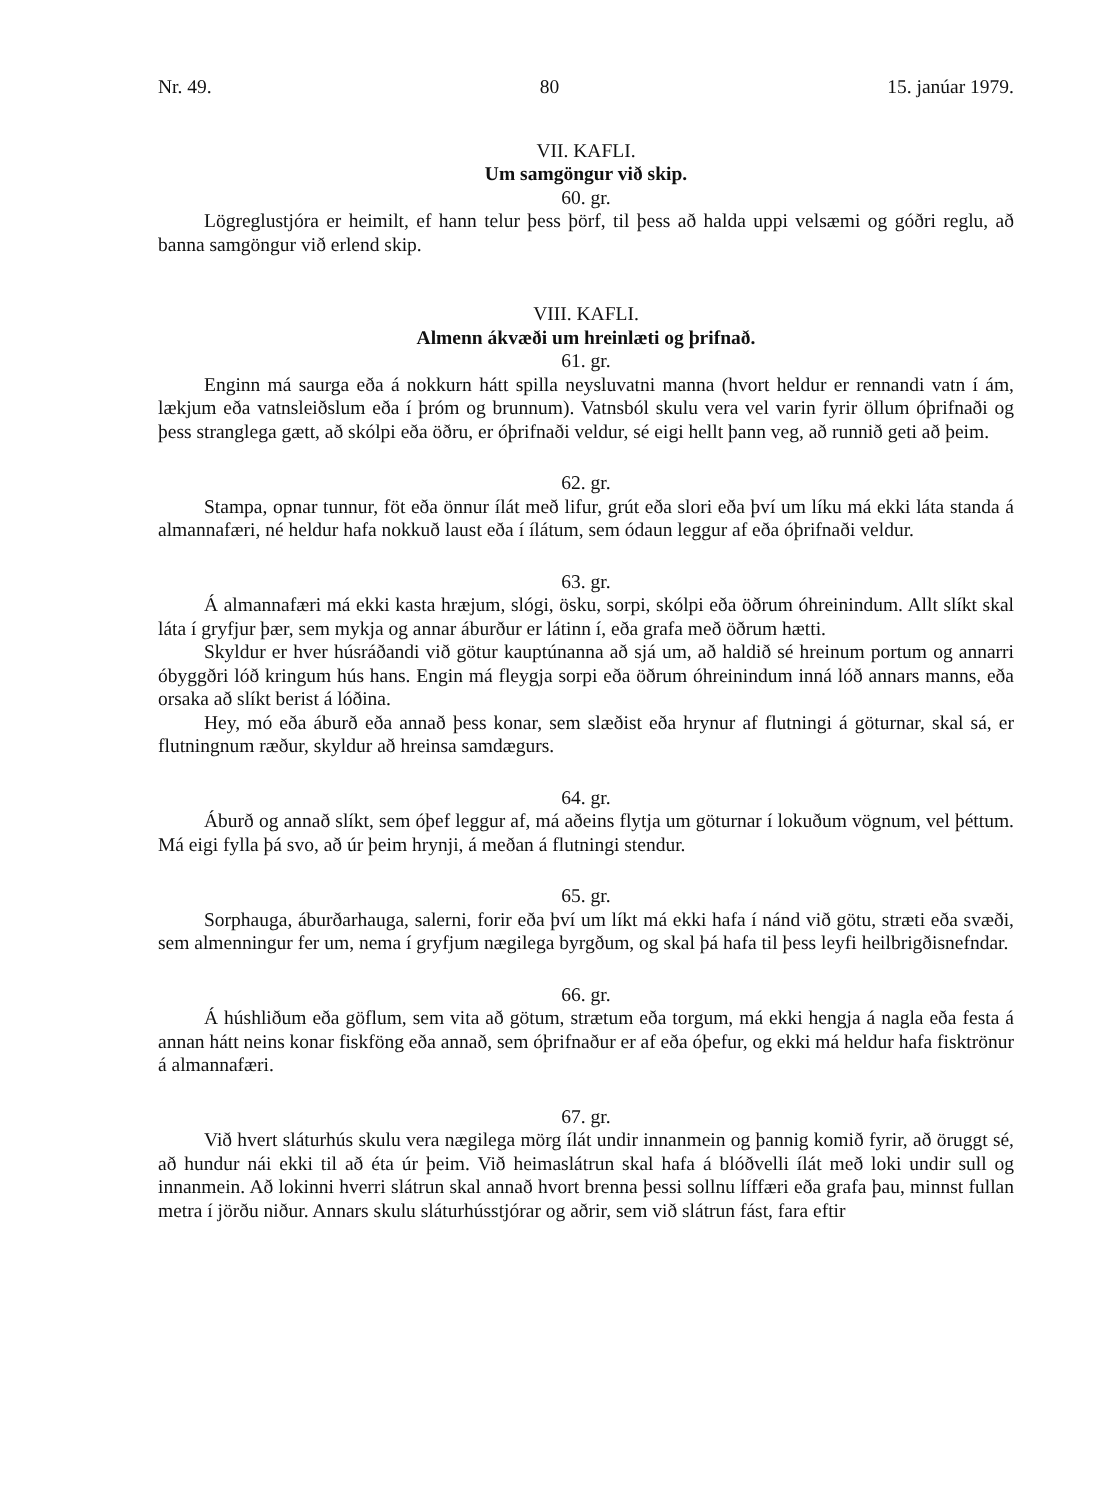Nr. 49. 80 15. janúar 1979.
VII. KAFLI.
Um samgöngur við skip.
60. gr.
Lögreglustjóra er heimilt, ef hann telur þess þörf, til þess að halda uppi velsæmi og góðri reglu, að banna samgöngur við erlend skip.
VIII. KAFLI.
Almenn ákvæði um hreinlæti og þrifnað.
61. gr.
Enginn má saurga eða á nokkurn hátt spilla neysluvatni manna (hvort heldur er rennandi vatn í ám, lækjum eða vatnsleiðslum eða í þróm og brunnum). Vatnsból skulu vera vel varin fyrir öllum óþrifnaði og þess stranglega gætt, að skólpi eða öðru, er óþrifnaði veldur, sé eigi hellt þann veg, að runnið geti að þeim.
62. gr.
Stampa, opnar tunnur, föt eða önnur ílát með lifur, grút eða slori eða því um líku má ekki láta standa á almannafæri, né heldur hafa nokkuð laust eða í ílátum, sem ódaun leggur af eða óþrifnaði veldur.
63. gr.
Á almannafæri má ekki kasta hræjum, slógi, ösku, sorpi, skólpi eða öðrum óhreinindum. Allt slíkt skal láta í gryfjur þær, sem mykja og annar áburður er látinn í, eða grafa með öðrum hætti.
Skyldur er hver húsráðandi við götur kauptúnanna að sjá um, að haldið sé hreinum portum og annarri óbyggðri lóð kringum hús hans. Engin má fleygja sorpi eða öðrum óhreinindum inná lóð annars manns, eða orsaka að slíkt berist á lóðina.
Hey, mó eða áburð eða annað þess konar, sem slæðist eða hrynur af flutningi á göturnar, skal sá, er flutningnum ræður, skyldur að hreinsa samdægurs.
64. gr.
Áburð og annað slíkt, sem óþef leggur af, má aðeins flytja um göturnar í lokuðum vögnum, vel þéttum. Má eigi fylla þá svo, að úr þeim hrynji, á meðan á flutningi stendur.
65. gr.
Sorphauga, áburðarhauga, salerni, forir eða því um líkt má ekki hafa í nánd við götu, stræti eða svæði, sem almenningur fer um, nema í gryfjum nægilega byrgðum, og skal þá hafa til þess leyfi heilbrigðisnefndar.
66. gr.
Á húshliðum eða göflum, sem vita að götum, strætum eða torgum, má ekki hengja á nagla eða festa á annan hátt neins konar fiskföng eða annað, sem óþrifnaður er af eða óþefur, og ekki má heldur hafa fisktrönur á almannafæri.
67. gr.
Við hvert sláturhús skulu vera nægilega mörg ílát undir innanmein og þannig komið fyrir, að öruggt sé, að hundur nái ekki til að éta úr þeim. Við heimaslátrun skal hafa á blóðvelli ílát með loki undir sull og innanmein. Að lokinni hverri slátrun skal annað hvort brenna þessi sollnu líffæri eða grafa þau, minnst fullan metra í jörðu niður. Annars skulu sláturhússtjórar og aðrir, sem við slátrun fást, fara eftir